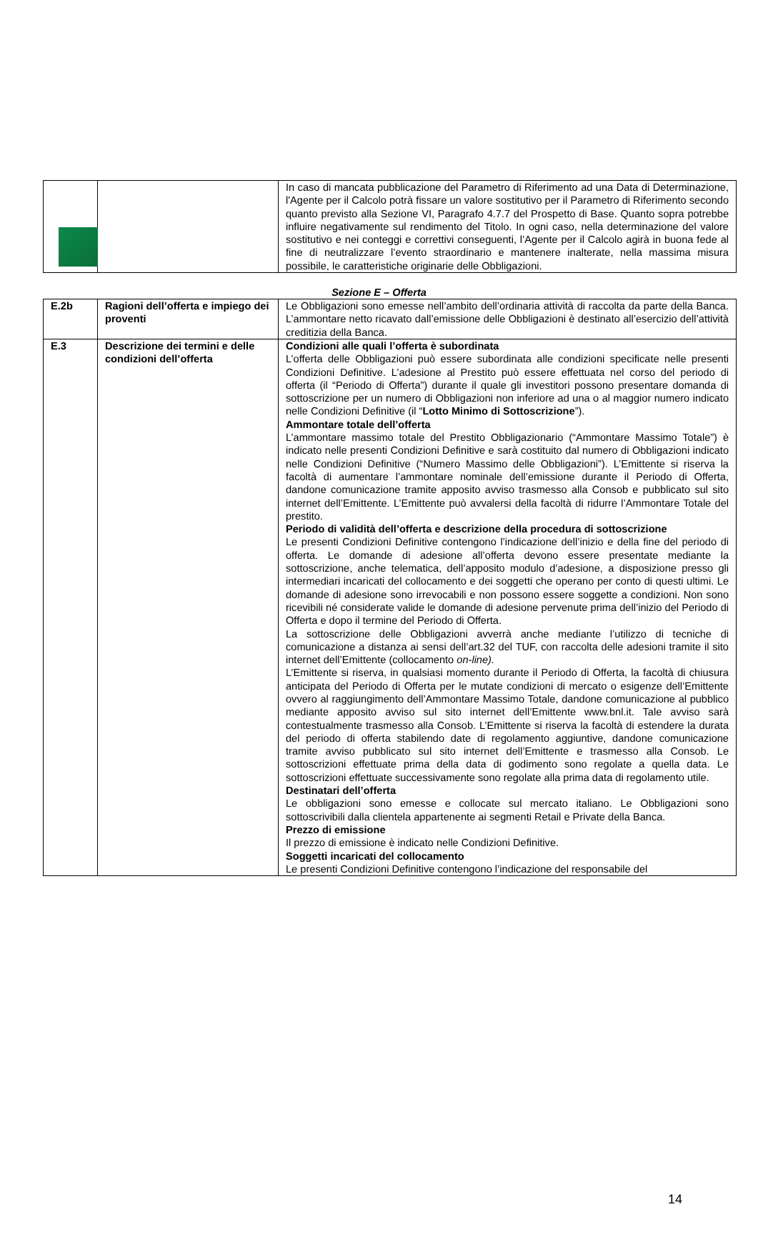| | | In caso di mancata pubblicazione del Parametro di Riferimento ad una Data di Determinazione, l'Agente per il Calcolo potrà fissare un valore sostitutivo per il Parametro di Riferimento secondo quanto previsto alla Sezione VI, Paragrafo 4.7.7 del Prospetto di Base. Quanto sopra potrebbe influire negativamente sul rendimento del Titolo. In ogni caso, nella determinazione del valore sostitutivo e nei conteggi e correttivi conseguenti, l’Agente per il Calcolo agirà in buona fede al fine di neutralizzare l’evento straordinario e mantenere inalterate, nella massima misura possibile, le caratteristiche originarie delle Obbligazioni. |
Sezione E – Offerta
| E.2b | Ragioni dell’offerta e impiego dei proventi | Le Obbligazioni sono emesse nell’ambito dell’ordinaria attività di raccolta da parte della Banca. L’ammontare netto ricavato dall’emissione delle Obbligazioni è destinato all’esercizio dell’attività creditizia della Banca. |
| E.3 | Descrizione dei termini e delle condizioni dell’offerta | Condizioni alle quali l’offerta è subordinata L’offerta delle Obbligazioni può essere subordinata alle condizioni specificate nelle presenti Condizioni Definitive. L’adesione al Prestito può essere effettuata nel corso del periodo di offerta (il “Periodo di Offerta”) durante il quale gli investitori possono presentare domanda di sottoscrizione per un numero di Obbligazioni non inferiore ad una o al maggior numero indicato nelle Condizioni Definitive (il “ Lotto Minimo di Sottoscrizione ”). Ammontare totale dell’offerta L’ammontare massimo totale del Prestito Obbligazionario (“Ammontare Massimo Totale”) è indicato nelle presenti Condizioni Definitive e sarà costituito dal numero di Obbligazioni indicato nelle Condizioni Definitive (“Numero Massimo delle Obbligazioni”). L’Emittente si riserva la facoltà di aumentare l’ammontare nominale dell’emissione durante il Periodo di Offerta, dandone comunicazione tramite apposito avviso trasmesso alla Consob e pubblicato sul sito internet dell’Emittente. L’Emittente può avvalersi della facoltà di ridurre l’Ammontare Totale del prestito. Periodo di validità dell’offerta e descrizione della procedura di sottoscrizione Le presenti Condizioni Definitive contengono l’indicazione dell’inizio e della fine del periodo di offerta. Le domande di adesione all’offerta devono essere presentate mediante la sottoscrizione, anche telematica, dell’apposito modulo d’adesione, a disposizione presso gli intermediari incaricati del collocamento e dei soggetti che operano per conto di questi ultimi. Le domande di adesione sono irrevocabili e non possono essere soggette a condizioni. Non sono ricevibili né considerate valide le domande di adesione pervenute prima dell’inizio del Periodo di Offerta e dopo il termine del Periodo di Offerta. La sottoscrizione delle Obbligazioni avverrà anche mediante l’utilizzo di tecniche di comunicazione a distanza ai sensi dell’art.32 del TUF, con raccolta delle adesioni tramite il sito internet dell’Emittente (collocamento on-line). L’Emittente si riserva, in qualsiasi momento durante il Periodo di Offerta, la facoltà di chiusura anticipata del Periodo di Offerta per le mutate condizioni di mercato o esigenze dell’Emittente ovvero al raggiungimento dell’Ammontare Massimo Totale, dandone comunicazione al pubblico mediante apposito avviso sul sito internet dell’Emittente www.bnl.it. Tale avviso sarà contestualmente trasmesso alla Consob. L’Emittente si riserva la facoltà di estendere la durata del periodo di offerta stabilendo date di regolamento aggiuntive, dandone comunicazione tramite avviso pubblicato sul sito internet dell’Emittente e trasmesso alla Consob. Le sottoscrizioni effettuate prima della data di godimento sono regolate a quella data. Le sottoscrizioni effettuate successivamente sono regolate alla prima data di regolamento utile. Destinatari dell’offerta Le obbligazioni sono emesse e collocate sul mercato italiano. Le Obbligazioni sono sottoscrivibili dalla clientela appartenente ai segmenti Retail e Private della Banca. Prezzo di emissione Il prezzo di emissione è indicato nelle Condizioni Definitive. Soggetti incaricati del collocamento Le presenti Condizioni Definitive contengono l’indicazione del responsabile del |
14